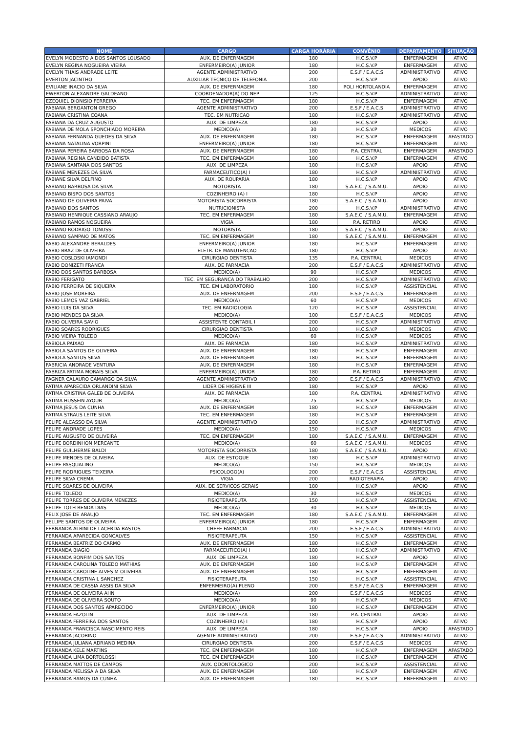| NOME | CARGO | CARGA HORÁRIA | CONVÊNIO | DEPARTAMENTO | SITUAÇÃO |
| --- | --- | --- | --- | --- | --- |
| EVELYN MODESTO A DOS SANTOS LOUSADO | AUX. DE ENFERMAGEM | 180 | H.C.S.V.P | ENFERMAGEM | ATIVO |
| EVELYN REGINA NOGUEIRA VIEIRA | ENFERMEIRO(A) JUNIOR | 180 | H.C.S.V.P | ENFERMAGEM | ATIVO |
| EVELYN THAIS ANDRADE LEITE | AGENTE ADMINISTRATIVO | 200 | E.S.F / E.A.C.S | ADMINISTRATIVO | ATIVO |
| EVERTON JACINTHO | AUXILIAR TECNICO DE TELEFONIA | 200 | H.C.S.V.P | APOIO | ATIVO |
| EVILIANE INACIO DA SILVA | AUX. DE ENFERMAGEM | 180 | POLI HORTOLANDIA | ENFERMAGEM | ATIVO |
| EWERTON ALEXANDRE GALDEANO | COORDENADOR(A) DO NEP | 125 | H.C.S.V.P | ADMINISTRATIVO | ATIVO |
| EZEQUIEL DIONISIO FERREIRA | TEC. EM ENFERMAGEM | 180 | H.C.S.V.P | ENFERMAGEM | ATIVO |
| FABIANA BERGANTON GREGO | AGENTE ADMINISTRATIVO | 200 | E.S.F / E.A.C.S | ADMINISTRATIVO | ATIVO |
| FABIANA CRISTINA COANA | TEC. EM NUTRICAO | 180 | H.C.S.V.P | ADMINISTRATIVO | ATIVO |
| FABIANA DA CRUZ AUGUSTO | AUX. DE LIMPEZA | 180 | H.C.S.V.P | APOIO | ATIVO |
| FABIANA DE MOLA SPONCHIADO MOREIRA | MEDICO(A) | 30 | H.C.S.V.P | MEDICOS | ATIVO |
| FABIANA FERNANDA GUEDES DA SILVA | AUX. DE ENFERMAGEM | 180 | H.C.S.V.P | ENFERMAGEM | AFASTADO |
| FABIANA NATALINA VORPINI | ENFERMEIRO(A) JUNIOR | 180 | H.C.S.V.P | ENFERMAGEM | ATIVO |
| FABIANA PEREIRA BARBOSA DA ROSA | AUX. DE ENFERMAGEM | 180 | P.A. CENTRAL | ENFERMAGEM | AFASTADO |
| FABIANA REGINA CANDIDO BATISTA | TEC. EM ENFERMAGEM | 180 | H.C.S.V.P | ENFERMAGEM | ATIVO |
| FABIANA SANTANA DOS SANTOS | AUX. DE LIMPEZA | 180 | H.C.S.V.P | APOIO | ATIVO |
| FABIANE MENEZES DA SILVA | FARMACEUTICO(A) I | 180 | H.C.S.V.P | ADMINISTRATIVO | ATIVO |
| FABIANE SILVA DELFINO | AUX. DE ROUPARIA | 180 | H.C.S.V.P | APOIO | ATIVO |
| FABIANO BARBOSA DA SILVA | MOTORISTA | 180 | S.A.E.C. / S.A.M.U. | APOIO | ATIVO |
| FABIANO BISPO DOS SANTOS | COZINHEIRO (A) I | 180 | H.C.S.V.P | APOIO | ATIVO |
| FABIANO DE OLIVEIRA PAIVA | MOTORISTA SOCORRISTA | 180 | S.A.E.C. / S.A.M.U. | APOIO | ATIVO |
| FABIANO DOS SANTOS | NUTRICIONISTA | 200 | H.C.S.V.P | ADMINISTRATIVO | ATIVO |
| FABIANO HENRIQUE CASSIANO ARAUJO | TEC. EM ENFERMAGEM | 180 | S.A.E.C. / S.A.M.U. | ENFERMAGEM | ATIVO |
| FABIANO RAMOS NOGUEIRA | VIGIA | 180 | P.A. RETIRO | APOIO | ATIVO |
| FABIANO RODRIGO TONUSSI | MOTORISTA | 180 | S.A.E.C. / S.A.M.U. | APOIO | ATIVO |
| FABIANO SAMPAIO DE MATOS | TEC. EM ENFERMAGEM | 180 | S.A.E.C. / S.A.M.U. | ENFERMAGEM | ATIVO |
| FABIO ALEXANDRE BERALDES | ENFERMEIRO(A) JUNIOR | 180 | H.C.S.V.P | ENFERMAGEM | ATIVO |
| FABIO BRAZ DE OLIVEIRA | ELETR. DE MANUTENCAO | 180 | H.C.S.V.P | APOIO | ATIVO |
| FABIO COSLOSKI IAMONDI | CIRURGIAO DENTISTA | 135 | P.A. CENTRAL | MEDICOS | ATIVO |
| FABIO DONIZETI FRANCA | AUX. DE FARMACIA | 200 | E.S.F / E.A.C.S | ADMINISTRATIVO | ATIVO |
| FABIO DOS SANTOS BARBOSA | MEDICO(A) | 90 | H.C.S.V.P | MEDICOS | ATIVO |
| FABIO FERIGATO | TEC. EM SEGURANCA DO TRABALHO | 200 | H.C.S.V.P | ADMINISTRATIVO | ATIVO |
| FABIO FERREIRA DE SIQUEIRA | TEC. EM LABORATORIO | 180 | H.C.S.V.P | ASSISTENCIAL | ATIVO |
| FABIO JOSE MOREIRA | AUX. DE ENFERMAGEM | 200 | E.S.F / E.A.C.S | ENFERMAGEM | ATIVO |
| FABIO LEMOS VAZ GABRIEL | MEDICO(A) | 60 | H.C.S.V.P | MEDICOS | ATIVO |
| FABIO LUIS DA SILVA | TEC. EM RADIOLOGIA | 120 | H.C.S.V.P | ASSISTENCIAL | ATIVO |
| FABIO MENDES DA SILVA | MEDICO(A) | 100 | E.S.F / E.A.C.S | MEDICOS | ATIVO |
| FABIO OLIVEIRA SAVIO | ASSISTENTE CONTABIL I | 200 | H.C.S.V.P | ADMINISTRATIVO | ATIVO |
| FABIO SOARES RODRIGUES | CIRURGIAO DENTISTA | 100 | H.C.S.V.P | MEDICOS | ATIVO |
| FABIO VIEIRA TOLEDO | MEDICO(A) | 60 | H.C.S.V.P | MEDICOS | ATIVO |
| FABIOLA PAIXAO | AUX. DE FARMACIA | 180 | H.C.S.V.P | ADMINISTRATIVO | ATIVO |
| FABIOLA SANTOS DE OLIVEIRA | AUX. DE ENFERMAGEM | 180 | H.C.S.V.P | ENFERMAGEM | ATIVO |
| FABIOLA SANTOS SILVA | AUX. DE ENFERMAGEM | 180 | H.C.S.V.P | ENFERMAGEM | ATIVO |
| FABRICIA ANDRADE VENTURA | AUX. DE ENFERMAGEM | 180 | H.C.S.V.P | ENFERMAGEM | ATIVO |
| FABRIZA FATIMA MORAIS SILVA | ENFERMEIRO(A) JUNIOR | 180 | P.A. RETIRO | ENFERMAGEM | ATIVO |
| FAGNER CALAURO CAMARGO DA SILVA | AGENTE ADMINISTRATIVO | 200 | E.S.F / E.A.C.S | ADMINISTRATIVO | ATIVO |
| FATIMA APARECIDA ORLANDINI SILVA | LIDER DE HIGIENE III | 180 | H.C.S.V.P | APOIO | ATIVO |
| FATIMA CRISTINA GALEB DE OLIVEIRA | AUX. DE FARMACIA | 180 | P.A. CENTRAL | ADMINISTRATIVO | ATIVO |
| FATIMA HUSSEIN AYOUB | MEDICO(A) | 75 | H.C.S.V.P | MEDICOS | ATIVO |
| FATIMA JESUS DA CUNHA | AUX. DE ENFERMAGEM | 180 | H.C.S.V.P | ENFERMAGEM | ATIVO |
| FATIMA STRAUS LEITE SILVA | TEC. EM ENFERMAGEM | 180 | H.C.S.V.P | ENFERMAGEM | ATIVO |
| FELIPE ALCASSO DA SILVA | AGENTE ADMINISTRATIVO | 200 | H.C.S.V.P | ADMINISTRATIVO | ATIVO |
| FELIPE ANDRADE LOPES | MEDICO(A) | 150 | H.C.S.V.P | MEDICOS | ATIVO |
| FELIPE AUGUSTO DE OLIVEIRA | TEC. EM ENFERMAGEM | 180 | S.A.E.C. / S.A.M.U. | ENFERMAGEM | ATIVO |
| FELIPE BORDINHON MERCANTE | MEDICO(A) | 60 | S.A.E.C. / S.A.M.U. | MEDICOS | ATIVO |
| FELIPE GUILHERME BALDI | MOTORISTA SOCORRISTA | 180 | S.A.E.C. / S.A.M.U. | APOIO | ATIVO |
| FELIPE MENDES DE OLIVEIRA | AUX. DE ESTOQUE | 180 | H.C.S.V.P | ADMINISTRATIVO | ATIVO |
| FELIPE PASQUALINO | MEDICO(A) | 150 | H.C.S.V.P | MEDICOS | ATIVO |
| FELIPE RODRIGUES TEIXEIRA | PSICOLOGO(A) | 200 | E.S.F / E.A.C.S | ASSISTENCIAL | ATIVO |
| FELIPE SILVA CREMA | VIGIA | 200 | RADIOTERAPIA | APOIO | ATIVO |
| FELIPE SOARES DE OLIVEIRA | AUX. DE SERVICOS GERAIS | 180 | H.C.S.V.P | APOIO | ATIVO |
| FELIPE TOLEDO | MEDICO(A) | 30 | H.C.S.V.P | MEDICOS | ATIVO |
| FELIPE TORRES DE OLIVEIRA MENEZES | FISIOTERAPEUTA | 150 | H.C.S.V.P | ASSISTENCIAL | ATIVO |
| FELIPE TOTH RENDA DIAS | MEDICO(A) | 30 | H.C.S.V.P | MEDICOS | ATIVO |
| FELIX JOSE DE ARAUJO | TEC. EM ENFERMAGEM | 180 | S.A.E.C. / S.A.M.U. | ENFERMAGEM | ATIVO |
| FELLIPE SANTOS DE OLIVEIRA | ENFERMEIRO(A) JUNIOR | 180 | H.C.S.V.P | ENFERMAGEM | ATIVO |
| FERNANDA ALBINI DE LACERDA BASTOS | CHEFE FARMACIA | 200 | E.S.F / E.A.C.S | ADMINISTRATIVO | ATIVO |
| FERNANDA APARECIDA GONCALVES | FISIOTERAPEUTA | 150 | H.C.S.V.P | ASSISTENCIAL | ATIVO |
| FERNANDA BEATRIZ DO CARMO | AUX. DE ENFERMAGEM | 180 | H.C.S.V.P | ENFERMAGEM | ATIVO |
| FERNANDA BIAGIO | FARMACEUTICO(A) I | 180 | H.C.S.V.P | ADMINISTRATIVO | ATIVO |
| FERNANDA BONFIM DOS SANTOS | AUX. DE LIMPEZA | 180 | H.C.S.V.P | APOIO | ATIVO |
| FERNANDA CAROLINA TOLEDO MATHIAS | AUX. DE ENFERMAGEM | 180 | H.C.S.V.P | ENFERMAGEM | ATIVO |
| FERNANDA CAROLINE ALVES M OLIVEIRA | AUX. DE ENFERMAGEM | 180 | H.C.S.V.P | ENFERMAGEM | ATIVO |
| FERNANDA CRISTINA L SANCHEZ | FISIOTERAPEUTA | 150 | H.C.S.V.P | ASSISTENCIAL | ATIVO |
| FERNANDA DE CASSIA ASSIS DA SILVA | ENFERMEIRO(A) PLENO | 200 | E.S.F / E.A.C.S | ENFERMAGEM | ATIVO |
| FERNANDA DE OLIVEIRA AHN | MEDICO(A) | 200 | E.S.F / E.A.C.S | MEDICOS | ATIVO |
| FERNANDA DE OLIVEIRA SOUTO | MEDICO(A) | 90 | H.C.S.V.P | MEDICOS | ATIVO |
| FERNANDA DOS SANTOS APARECIDO | ENFERMEIRO(A) JUNIOR | 180 | H.C.S.V.P | ENFERMAGEM | ATIVO |
| FERNANDA FAZOLIN | AUX. DE LIMPEZA | 180 | P.A. CENTRAL | APOIO | ATIVO |
| FERNANDA FERREIRA DOS SANTOS | COZINHEIRO (A) I | 180 | H.C.S.V.P | APOIO | ATIVO |
| FERNANDA FRANCISCA NASCIMENTO REIS | AUX. DE LIMPEZA | 180 | H.C.S.V.P | APOIO | AFASTADO |
| FERNANDA JACOBINO | AGENTE ADMINISTRATIVO | 200 | E.S.F / E.A.C.S | ADMINISTRATIVO | ATIVO |
| FERNANDA JULIANA ADRIANO MEDINA | CIRURGIAO DENTISTA | 200 | E.S.F / E.A.C.S | MEDICOS | ATIVO |
| FERNANDA KELE MARTINS | TEC. EM ENFERMAGEM | 180 | H.C.S.V.P | ENFERMAGEM | AFASTADO |
| FERNANDA LIMA BORTOLOSSI | TEC. EM ENFERMAGEM | 180 | H.C.S.V.P | ENFERMAGEM | ATIVO |
| FERNANDA MATTOS DE CAMPOS | AUX. ODONTOLOGICO | 200 | H.C.S.V.P | ASSISTENCIAL | ATIVO |
| FERNANDA MELISSA A DA SILVA | AUX. DE ENFERMAGEM | 180 | H.C.S.V.P | ENFERMAGEM | ATIVO |
| FERNANDA RAMOS DA CUNHA | AUX. DE ENFERMAGEM | 180 | H.C.S.V.P | ENFERMAGEM | ATIVO |